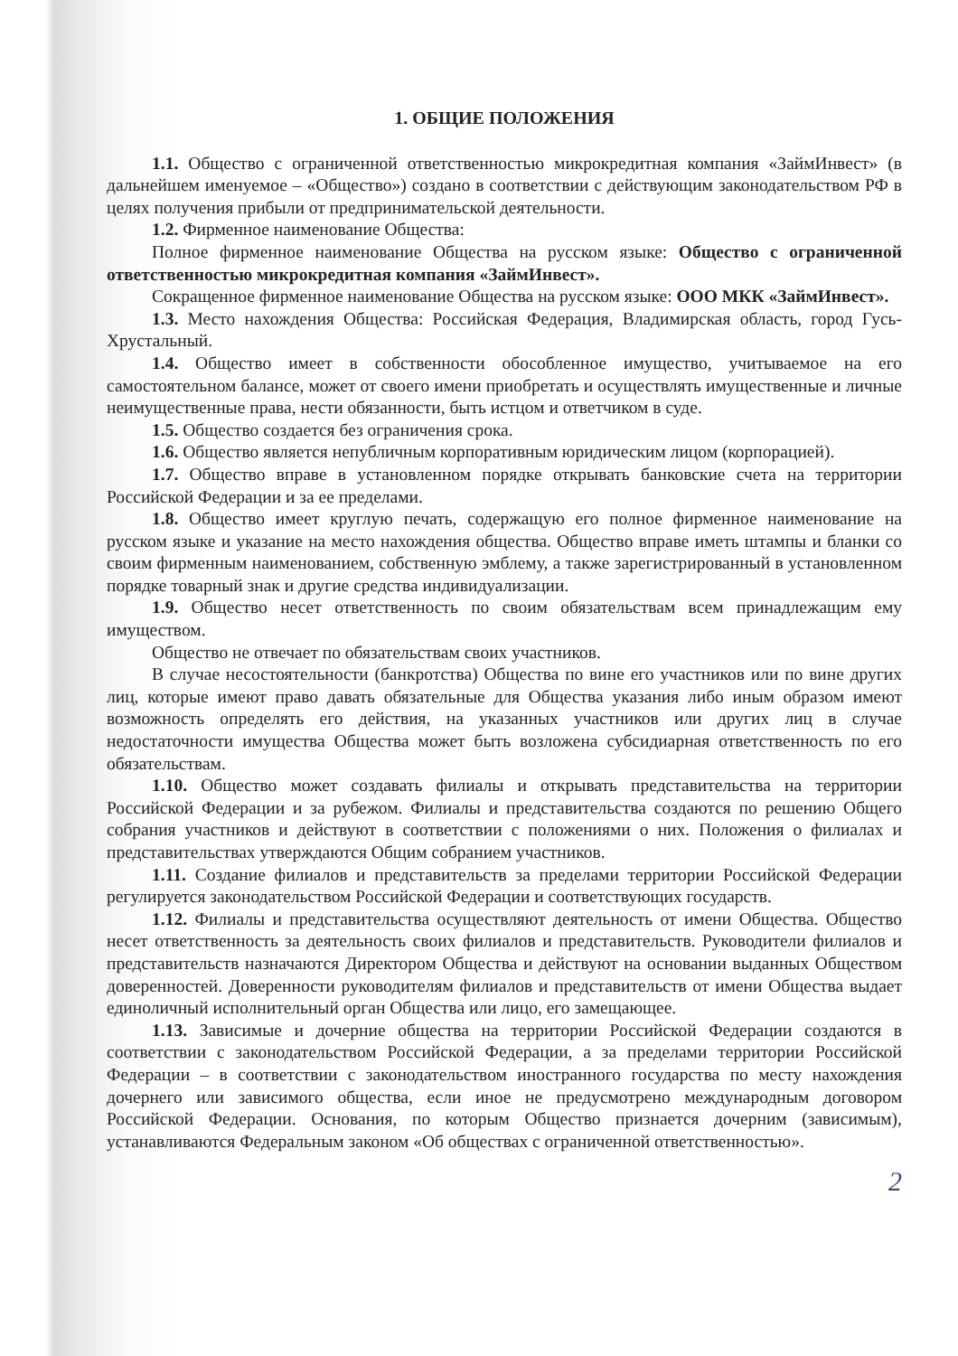1. ОБЩИЕ ПОЛОЖЕНИЯ
1.1. Общество с ограниченной ответственностью микрокредитная компания «ЗаймИнвест» (в дальнейшем именуемое – «Общество») создано в соответствии с действующим законодательством РФ в целях получения прибыли от предпринимательской деятельности.
1.2. Фирменное наименование Общества:
Полное фирменное наименование Общества на русском языке: Общество с ограниченной ответственностью микрокредитная компания «ЗаймИнвест».
Сокращенное фирменное наименование Общества на русском языке: ООО МКК «ЗаймИнвест».
1.3. Место нахождения Общества: Российская Федерация, Владимирская область, город Гусь-Хрустальный.
1.4. Общество имеет в собственности обособленное имущество, учитываемое на его самостоятельном балансе, может от своего имени приобретать и осуществлять имущественные и личные неимущественные права, нести обязанности, быть истцом и ответчиком в суде.
1.5. Общество создается без ограничения срока.
1.6. Общество является непубличным корпоративным юридическим лицом (корпорацией).
1.7. Общество вправе в установленном порядке открывать банковские счета на территории Российской Федерации и за ее пределами.
1.8. Общество имеет круглую печать, содержащую его полное фирменное наименование на русском языке и указание на место нахождения общества. Общество вправе иметь штампы и бланки со своим фирменным наименованием, собственную эмблему, а также зарегистрированный в установленном порядке товарный знак и другие средства индивидуализации.
1.9. Общество несет ответственность по своим обязательствам всем принадлежащим ему имуществом.
Общество не отвечает по обязательствам своих участников.
В случае несостоятельности (банкротства) Общества по вине его участников или по вине других лиц, которые имеют право давать обязательные для Общества указания либо иным образом имеют возможность определять его действия, на указанных участников или других лиц в случае недостаточности имущества Общества может быть возложена субсидиарная ответственность по его обязательствам.
1.10. Общество может создавать филиалы и открывать представительства на территории Российской Федерации и за рубежом. Филиалы и представительства создаются по решению Общего собрания участников и действуют в соответствии с положениями о них. Положения о филиалах и представительствах утверждаются Общим собранием участников.
1.11. Создание филиалов и представительств за пределами территории Российской Федерации регулируется законодательством Российской Федерации и соответствующих государств.
1.12. Филиалы и представительства осуществляют деятельность от имени Общества. Общество несет ответственность за деятельность своих филиалов и представительств. Руководители филиалов и представительств назначаются Директором Общества и действуют на основании выданных Обществом доверенностей. Доверенности руководителям филиалов и представительств от имени Общества выдает единоличный исполнительный орган Общества или лицо, его замещающее.
1.13. Зависимые и дочерние общества на территории Российской Федерации создаются в соответствии с законодательством Российской Федерации, а за пределами территории Российской Федерации – в соответствии с законодательством иностранного государства по месту нахождения дочернего или зависимого общества, если иное не предусмотрено международным договором Российской Федерации. Основания, по которым Общество признается дочерним (зависимым), устанавливаются Федеральным законом «Об обществах с ограниченной ответственностью».
2